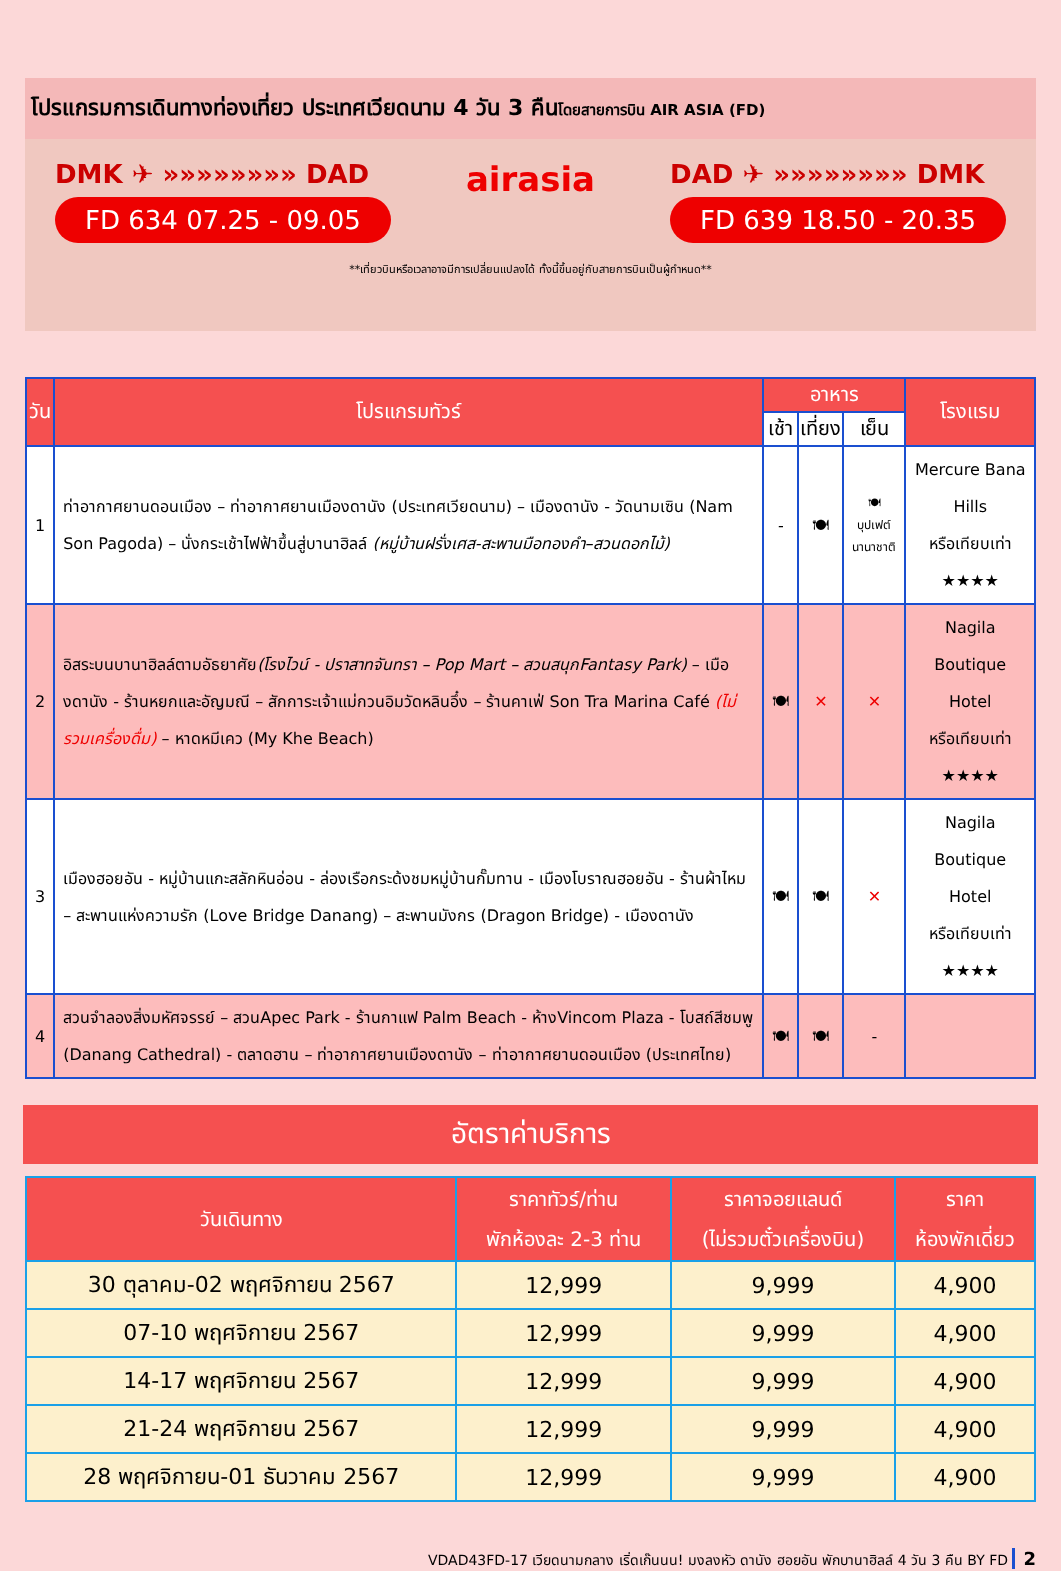โปรแกรมการเดินทางท่องเที่ยว ประเทศเวียดนาม 4 วัน 3 คืนโดยสายการบิน AIR ASIA (FD)
DMK ✈ »»»»»»»» DAD
FD 634 07.25 - 09.05
airasia
DAD ✈ »»»»»»»» DMK
FD 639 18.50 - 20.35
**เที่ยวบินหรือเวลาอาจมีการเปลี่ยนแปลงได้ ทั้งนี้ขึ้นอยู่กับสายการบินเป็นผู้กำหนด**
| วัน | โปรแกรมทัวร์ | อาหาร | | | โรงแรม |
| --- | --- | --- | --- | --- | --- |
| | | เช้า | เที่ยง | เย็น | |
| 1 | ท่าอากาศยานดอนเมือง – ท่าอากาศยานเมืองดานัง (ประเทศเวียดนาม) – เมืองดานัง - วัดนามเซิน (Nam Son Pagoda) – นั่งกระเช้าไฟฟ้าขึ้นสู่บานาฮิลล์ (หมู่บ้านฝรั่งเศส-สะพานมือทองคำ–สวนดอกไม้) | - | 🍽 | 🍽 บุปเฟต์ นานาชาติ | Mercure Bana Hills หรือเทียบเท่า ★★★★ |
| 2 | อิสระบนบานาฮิลล์ตามอัธยาศัย (โรงไวน์ - ปราสาทจันทรา – Pop Mart – สวนสนุกFantasy Park) – เมืองดานัง - ร้านหยกและอัญมณี – สักการะเจ้าแม่กวนอิมวัดหลินอึ๋ง – ร้านคาเฟ่ Son Tra Marina Café (ไม่รวมเครื่องดื่ม) – หาดหมีเคว (My Khe Beach) | 🍽 | ✕ | ✕ | Nagila Boutique Hotel หรือเทียบเท่า ★★★★ |
| 3 | เมืองฮอยอัน - หมู่บ้านแกะสลักหินอ่อน - ล่องเรือกระด้งชมหมู่บ้านกั๊มทาน - เมืองโบราณฮอยอัน - ร้านผ้าไหม – สะพานแห่งความรัก (Love Bridge Danang) – สะพานมังกร (Dragon Bridge) - เมืองดานัง | 🍽 | 🍽 | ✕ | Nagila Boutique Hotel หรือเทียบเท่า ★★★★ |
| 4 | สวนจำลองสิ่งมหัศจรรย์ – สวนApec Park - ร้านกาแฟ Palm Beach - ห้างVincom Plaza - โบสถ์สีชมพู (Danang Cathedral) - ตลาดฮาน – ท่าอากาศยานเมืองดานัง – ท่าอากาศยานดอนเมือง (ประเทศไทย) | 🍽 | 🍽 | - | |
อัตราค่าบริการ
| วันเดินทาง | ราคาทัวร์/ท่าน พักห้องละ 2-3 ท่าน | ราคาจอยแลนด์ (ไม่รวมตั๋วเครื่องบิน) | ราคา ห้องพักเดี่ยว |
| --- | --- | --- | --- |
| 30 ตุลาคม-02 พฤศจิกายน 2567 | 12,999 | 9,999 | 4,900 |
| 07-10 พฤศจิกายน 2567 | 12,999 | 9,999 | 4,900 |
| 14-17 พฤศจิกายน 2567 | 12,999 | 9,999 | 4,900 |
| 21-24 พฤศจิกายน 2567 | 12,999 | 9,999 | 4,900 |
| 28 พฤศจิกายน-01 ธันวาคม 2567 | 12,999 | 9,999 | 4,900 |
VDAD43FD-17 เวียดนามกลาง เริ่ดเก๊นนน! มงลงหัว ดานัง ฮอยอัน พักบานาฮิลล์ 4 วัน 3 คืน BY FD 2